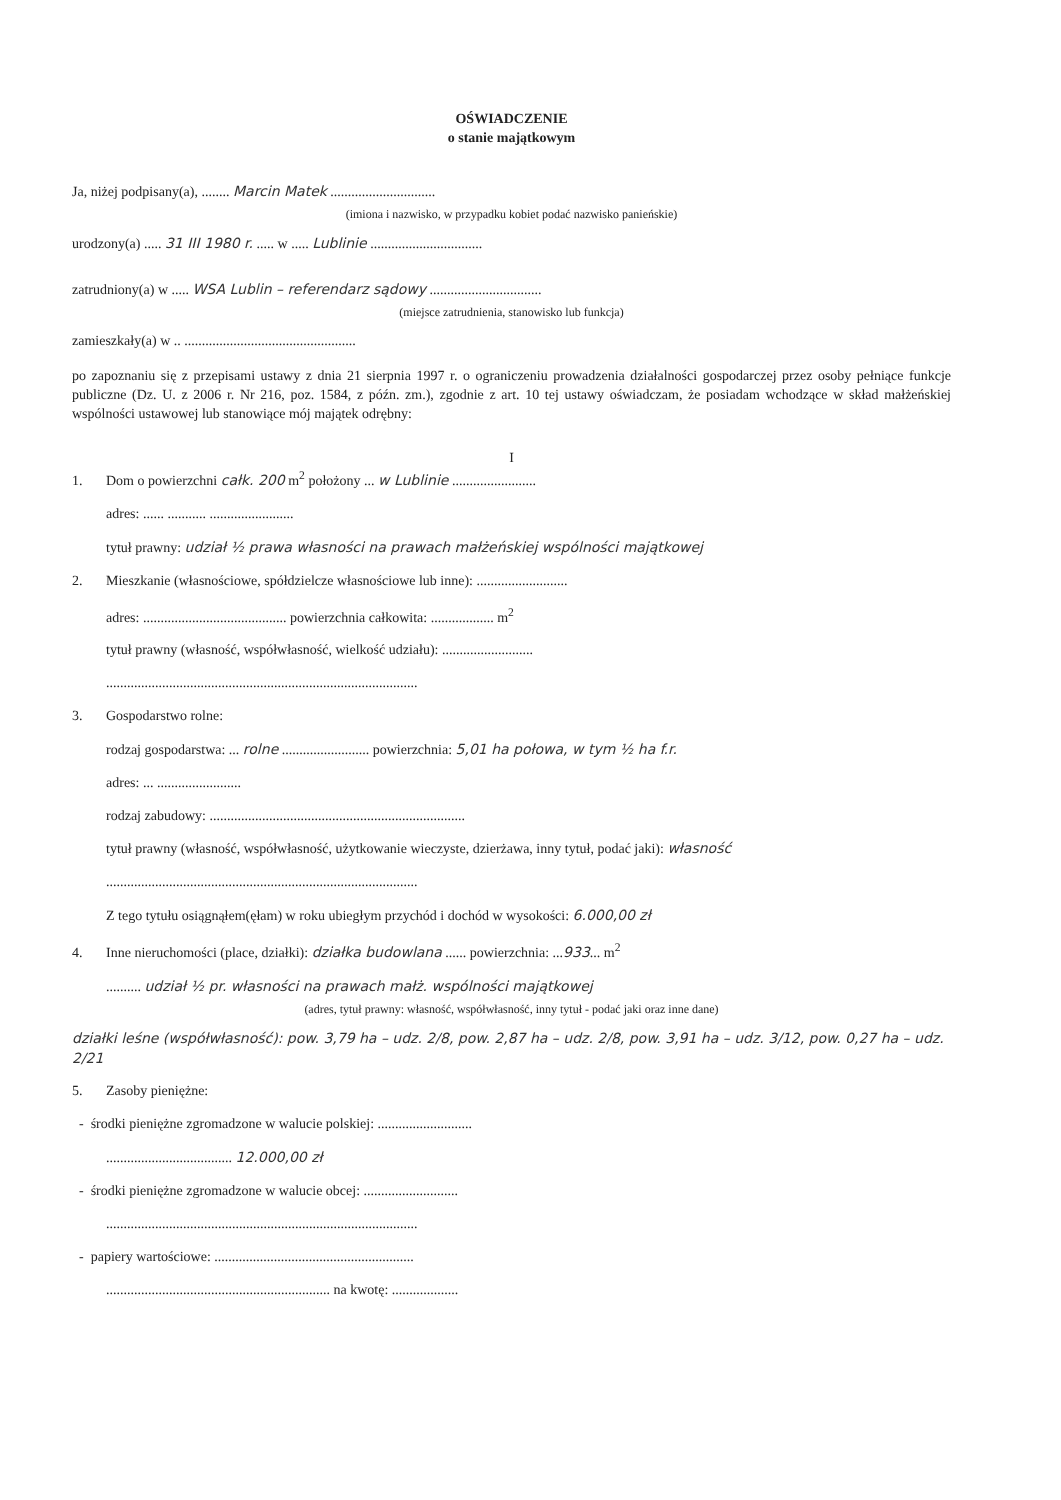OŚWIADCZENIE
o stanie majątkowym
Ja, niżej podpisany(a), ........ Marcin Matek ..............................
(imiona i nazwisko, w przypadku kobiet podać nazwisko panieńskie)
urodzony(a) ..... 31 III 1980 r. ..... w ..... Lublinie ................................
zatrudniony(a) w ..... WSA Lublin – referendarz sądowy ................................
(miejsce zatrudnienia, stanowisko lub funkcja)
zamieszkały(a) w .. .................................................
po zapoznaniu się z przepisami ustawy z dnia 21 sierpnia 1997 r. o ograniczeniu prowadzenia działalności gospodarczej przez osoby pełniące funkcje publiczne (Dz. U. z 2006 r. Nr 216, poz. 1584, z późn. zm.), zgodnie z art. 10 tej ustawy oświadczam, że posiadam wchodzące w skład małżeńskiej wspólności ustawowej lub stanowiące mój majątek odrębny:
I
1. Dom o powierzchni całk. 200 m<sup>2</sup> położony ... w Lublinie ........................
adres: ...... ........... ........................
tytuł prawny: udział ½ prawa własności na prawach małżeńskiej wspólności majątkowej
2. Mieszkanie (własnościowe, spółdzielcze własnościowe lub inne): ..........................
adres: ......................................... powierzchnia całkowita: .................. m<sup>2</sup>
tytuł prawny (własność, współwłasność, wielkość udziału): ..........................
.........................................................................................
3. Gospodarstwo rolne:
rodzaj gospodarstwa: ... rolne ......................... powierzchnia: 5,01 ha połowa, w tym ½ ha f.r.
adres: ... ........................
rodzaj zabudowy: .........................................................................
tytuł prawny (własność, współwłasność, użytkowanie wieczyste, dzierżawa, inny tytuł, podać jaki): własność
.........................................................................................
Z tego tytułu osiągnąłem(ęłam) w roku ubiegłym przychód i dochód w wysokości: 6.000,00 zł
4. Inne nieruchomości (place, działki): działka budowlana ...... powierzchnia: ...933... m<sup>2</sup>
.......... udział ½ pr. własności na prawach małż. wspólności majątkowej
(adres, tytuł prawny: własność, współwłasność, inny tytuł - podać jaki oraz inne dane)
działki leśne (współwłasność): pow. 3,79 ha – udz. 2/8, pow. 2,87 ha – udz. 2/8, pow. 3,91 ha – udz. 3/12, pow. 0,27 ha – udz. 2/21
5. Zasoby pieniężne:
- środki pieniężne zgromadzone w walucie polskiej: ...........................
.................................... 12.000,00 zł
- środki pieniężne zgromadzone w walucie obcej: ...........................
.........................................................................................
- papiery wartościowe: .........................................................
................................................................ na kwotę: ...................